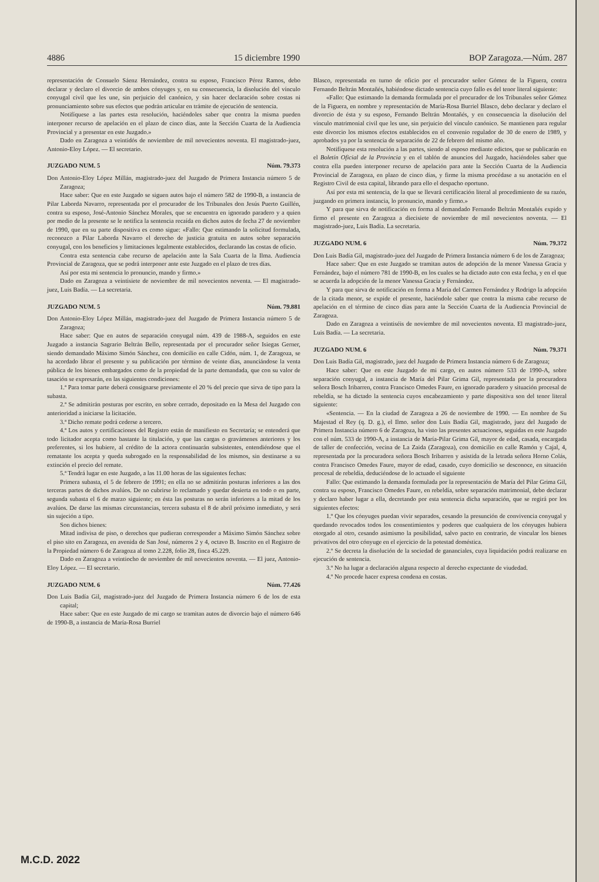4886 15 diciembre 1990 BOP Zaragoza.—Núm. 287
representación de Consuelo Sáenz Hernández, contra su esposo, Francisco Pérez Ramos, debo declarar y declaro el divorcio de ambos cónyuges y, en su consecuencia, la disolución del vínculo conyugal civil que les une, sin perjuicio del canónico, y sin hacer declaración sobre costas ni pronunciamiento sobre sus efectos que podrán articular en trámite de ejecución de sentencia.
Notifíquese a las partes esta resolución, haciéndoles saber que contra la misma pueden interponer recurso de apelación en el plazo de cinco días, ante la Sección Cuarta de la Audiencia Provincial y a presentar en este Juzgado.»
Dado en Zaragoza a veintidós de noviembre de mil novecientos noventa. El magistrado-juez, Antonio-Eloy López. — El secretario.
JUZGADO NUM. 5 Núm. 79.373
Don Antonio-Eloy López Millán, magistrado-juez del Juzgado de Primera Instancia número 5 de Zaragoza;
Hace saber: Que en este Juzgado se siguen autos bajo el número 582 de 1990-B, a instancia de Pilar Laborda Navarro, representada por el procurador de los Tribunales don Jesús Puerto Guillén, contra su esposo, José-Antonio Sánchez Morales, que se encuentra en ignorado paradero y a quien por medio de la presente se le notifica la sentencia recaída en dichos autos de fecha 27 de noviembre de 1990, que en su parte dispositiva es como sigue: «Fallo: Que estimando la solicitud formulada, reconozco a Pilar Laborda Navarro el derecho de justicia gratuita en autos sobre separación conyugal, con los beneficios y limitaciones legalmente establecidos, declarando las costas de oficio.
Contra esta sentencia cabe recurso de apelación ante la Sala Cuarta de la Ilma. Audiencia Provincial de Zaragoza, que se podrá interponer ante este Juzgado en el plazo de tres días.
Así por esta mi sentencia lo pronuncio, mando y firmo.»
Dado en Zaragoza a veintisiete de noviembre de mil novecientos noventa. — El magistrado-juez, Luis Badía. — La secretaria.
JUZGADO NUM. 5 Núm. 79.881
Don Antonio-Eloy López Millán, magistrado-juez del Juzgado de Primera Instancia número 5 de Zaragoza;
Hace saber: Que en autos de separación conyugal núm. 439 de 1988-A, seguidos en este Juzgado a instancia Sagrario Beltrán Bello, representada por el procurador señor Isiegas Gerner, siendo demandado Máximo Simón Sánchez, con domicilio en calle Cidón, núm. 1, de Zaragoza, se ha acordado librar el presente y su publicación por término de veinte días, anunciándose la venta pública de los bienes embargados como de la propiedad de la parte demandada, que con su valor de tasación se expresarán, en las siguientes condiciones:
1.ª Para tomar parte deberá consignarse previamente el 20 % del precio que sirva de tipo para la subasta.
2.ª Se admitirán posturas por escrito, en sobre cerrado, depositado en la Mesa del Juzgado con anterioridad a iniciarse la licitación.
3.ª Dicho remate podrá cederse a tercero.
4.ª Los autos y certificaciones del Registro están de manifiesto en Secretaría; se entenderá que todo licitador acepta como bastante la titulación, y que las cargas o gravámenes anteriores y los preferentes, si los hubiere, al crédito de la actora continuarán subsistentes, entendiéndose que el rematante los acepta y queda subrogado en la responsabilidad de los mismos, sin destinarse a su extinción el precio del remate.
5.ª Tendrá lugar en este Juzgado, a las 11.00 horas de las siguientes fechas:
Primera subasta, el 5 de febrero de 1991; en ella no se admitirán posturas inferiores a las dos terceras partes de dichos avalúos. De no cubrirse lo reclamado y quedar desierta en todo o en parte, segunda subasta el 6 de marzo siguiente; en ésta las posturas no serán inferiores a la mitad de los avalúos. De darse las mismas circunstancias, tercera subasta el 8 de abril próximo inmediato, y será sin sujeción a tipo.
Son dichos bienes:
Mitad indivisa de piso, o derechos que pudieran corresponder a Máximo Simón Sánchez sobre el piso sito en Zaragoza, en avenida de San José, números 2 y 4, octavo B. Inscrito en el Registro de la Propiedad número 6 de Zaragoza al tomo 2.228, folio 28, finca 45.229.
Dado en Zaragoza a veintiocho de noviembre de mil novecientos noventa. — El juez, Antonio-Eloy López. — El secretario.
JUZGADO NUM. 6 Núm. 77.426
Don Luis Badía Gil, magistrado-juez del Juzgado de Primera Instancia número 6 de los de esta capital;
Hace saber: Que en este Juzgado de mi cargo se tramitan autos de divorcio bajo el número 646 de 1990-B, a instancia de María-Rosa Burriel
Blasco, representada en turno de oficio por el procurador señor Gómez de la Figuera, contra Fernando Beltrán Montañés, habiéndose dictado sentencia cuyo fallo es del tenor literal siguiente:
«Fallo: Que estimando la demanda formulada por el procurador de los Tribunales señor Gómez de la Figuera, en nombre y representación de María-Rosa Burriel Blasco, debo declarar y declaro el divorcio de ésta y su esposo, Fernando Beltrán Montañés, y en consecuencia la disolución del vínculo matrimonial civil que les une, sin perjuicio del vínculo canónico. Se mantienen para regular este divorcio los mismos efectos establecidos en el convenio regulador de 30 de enero de 1989, y aprobados ya por la sentencia de separación de 22 de febrero del mismo año.
Notifíquese esta resolución a las partes, siendo al esposo mediante edictos, que se publicarán en el Boletín Oficial de la Provincia y en el tablón de anuncios del Juzgado, haciéndoles saber que contra ella pueden interponer recurso de apelación para ante la Sección Cuarta de la Audiencia Provincial de Zaragoza, en plazo de cinco días, y firme la misma procédase a su anotación en el Registro Civil de esta capital, librando para ello el despacho oportuno.
Así por esta mi sentencia, de la que se llevará certificación literal al procedimiento de su razón, juzgando en primera instancia, lo pronuncio, mando y firmo.»
Y para que sirva de notificación en forma al demandado Fernando Beltrán Montañés expido y firmo el presente en Zaragoza a diecisiete de noviembre de mil novecientos noventa. — El magistrado-juez, Luis Badía. La secretaria.
JUZGADO NUM. 6 Núm. 79.372
Don Luis Badía Gil, magistrado-juez del Juzgado de Primera Instancia número 6 de los de Zaragoza;
Hace saber: Que en este Juzgado se tramitan autos de adopción de la menor Vanessa Gracia y Fernández, bajo el número 781 de 1990-B, en los cuales se ha dictado auto con esta fecha, y en el que se acuerda la adopción de la menor Vanessa Gracia y Fernández.
Y para que sirva de notificación en forma a María del Carmen Fernández y Rodrigo la adopción de la citada menor, se expide el presente, haciéndole saber que contra la misma cabe recurso de apelación en el término de cinco días para ante la Sección Cuarta de la Audiencia Provincial de Zaragoza.
Dado en Zaragoza a veintiséis de noviembre de mil novecientos noventa. El magistrado-juez, Luis Badía. — La secretaria.
JUZGADO NUM. 6 Núm. 79.371
Don Luis Badía Gil, magistrado, juez del Juzgado de Primera Instancia número 6 de Zaragoza;
Hace saber: Que en este Juzgado de mi cargo, en autos número 533 de 1990-A, sobre separación conyugal, a instancia de María del Pilar Grima Gil, representada por la procuradora señora Bosch Iribarren, contra Francisco Omedes Faure, en ignorado paradero y situación procesal de rebeldía, se ha dictado la sentencia cuyos encabezamiento y parte dispositiva son del tenor literal siguiente:
«Sentencia. — En la ciudad de Zaragoza a 26 de noviembre de 1990. — En nombre de Su Majestad el Rey (q. D. g.), el Ilmo. señor don Luis Badía Gil, magistrado, juez del Juzgado de Primera Instancia número 6 de Zaragoza, ha visto las presentes actuaciones, seguidas en este Juzgado con el núm. 533 de 1990-A, a instancia de María-Pilar Grima Gil, mayor de edad, casada, encargada de taller de confección, vecina de La Zaida (Zaragoza), con domicilio en calle Ramón y Cajal, 4, representada por la procuradora señora Bosch Iribarren y asistida de la letrada señora Horno Colás, contra Francisco Omedes Faure, mayor de edad, casado, cuyo domicilio se desconoce, en situación procesal de rebeldía, deduciéndose de lo actuado el siguiente
Fallo: Que estimando la demanda formulada por la representación de María del Pilar Grima Gil, contra su esposo, Francisco Omedes Faure, en rebeldía, sobre separación matrimonial, debo declarar y declaro haber lugar a ella, decretando por esta sentencia dicha separación, que se regirá por los siguientes efectos:
1.º Que los cónyuges puedan vivir separados, cesando la presunción de convivencia conyugal y quedando revocados todos los consentimientos y poderes que cualquiera de los cónyuges hubiera otorgado al otro, cesando asimismo la posibilidad, salvo pacto en contrario, de vincular los bienes privativos del otro cónyuge en el ejercicio de la potestad doméstica.
2.º Se decreta la disolución de la sociedad de gananciales, cuya liquidación podrá realizarse en ejecución de sentencia.
3.º No ha lugar a declaración alguna respecto al derecho expectante de viudedad.
4.º No procede hacer expresa condena en costas.
M.C.D. 2022